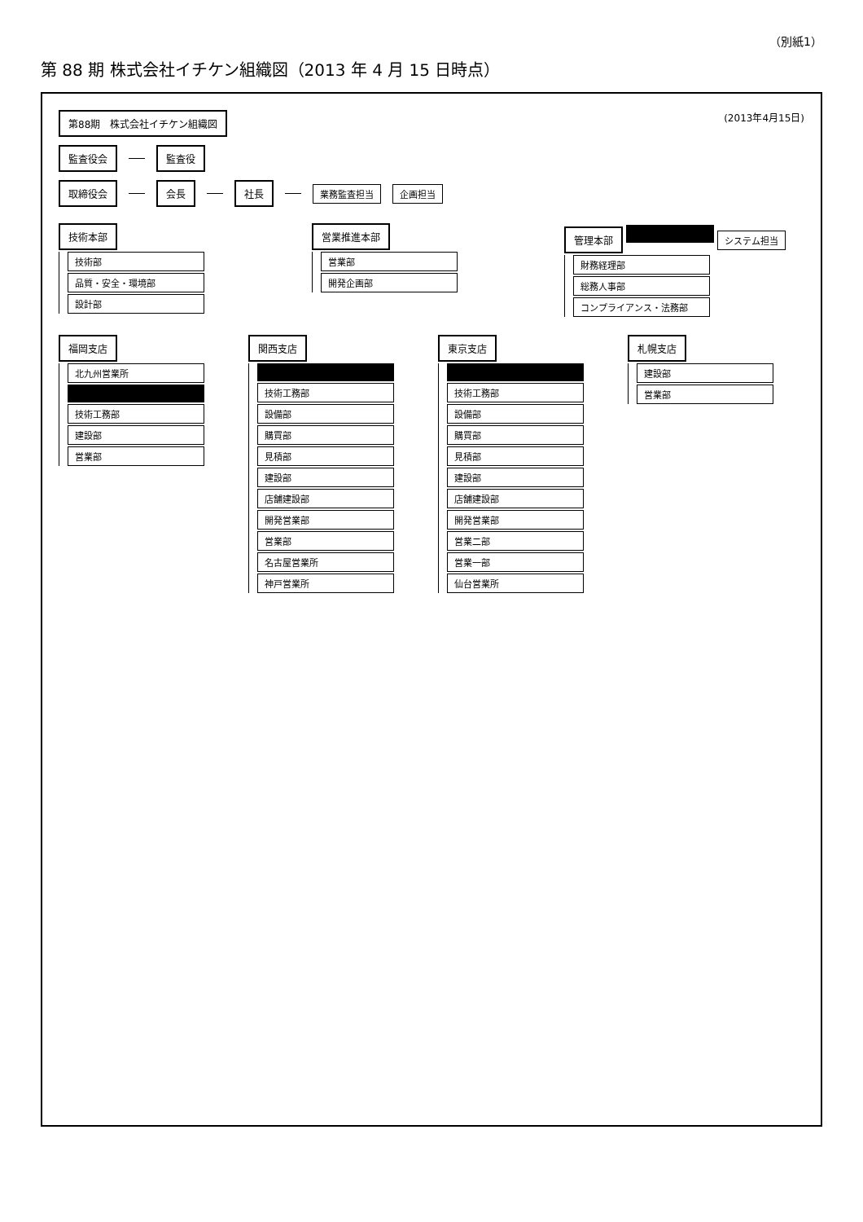（別紙1）
第 88 期 株式会社イチケン組織図（2013 年 4 月 15 日時点）
第88期　株式会社イチケン組織図
(2013年4月15日)
監査役会 監査役
取締役会 会長 社長 業務監査担当 企画担当
技術本部
技術部
品質・安全・環境部
設計部
営業推進本部
営業部
開発企画部
管理本部 システム担当
財務経理部
総務人事部
コンプライアンス・法務部
福岡支店
北九州営業所
技術工務部
建設部
営業部
関西支店
技術工務部
設備部
購買部
見積部
建設部
店舗建設部
開発営業部
営業部
名古屋営業所
神戸営業所
東京支店
技術工務部
設備部
購買部
見積部
建設部
店舗建設部
開発営業部
営業二部
営業一部
仙台営業所
札幌支店
建設部
営業部